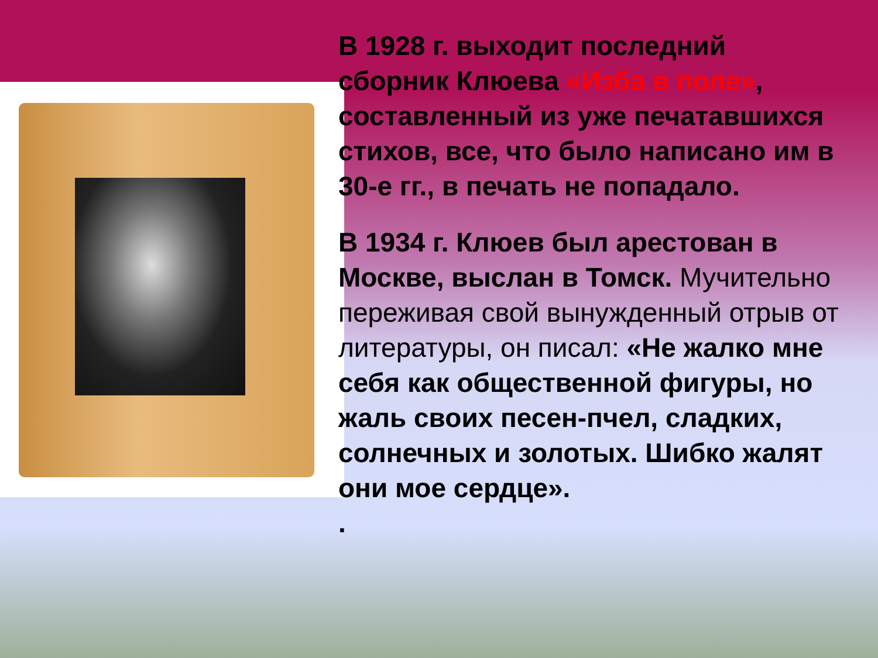В 1928 г. выходит последний сборник Клюева «Изба в поле», составленный из уже печатавшихся стихов, все, что было написано им в 30-е гг., в печать не попадало.
В 1934 г. Клюев был арестован в Москве, выслан в Томск. Мучительно переживая свой вынужденный отрыв от литературы, он писал: «Не жалко мне себя как общественной фигуры, но жаль своих песен-пчел, сладких, солнечных и золотых. Шибко жалят они мое сердце».
.